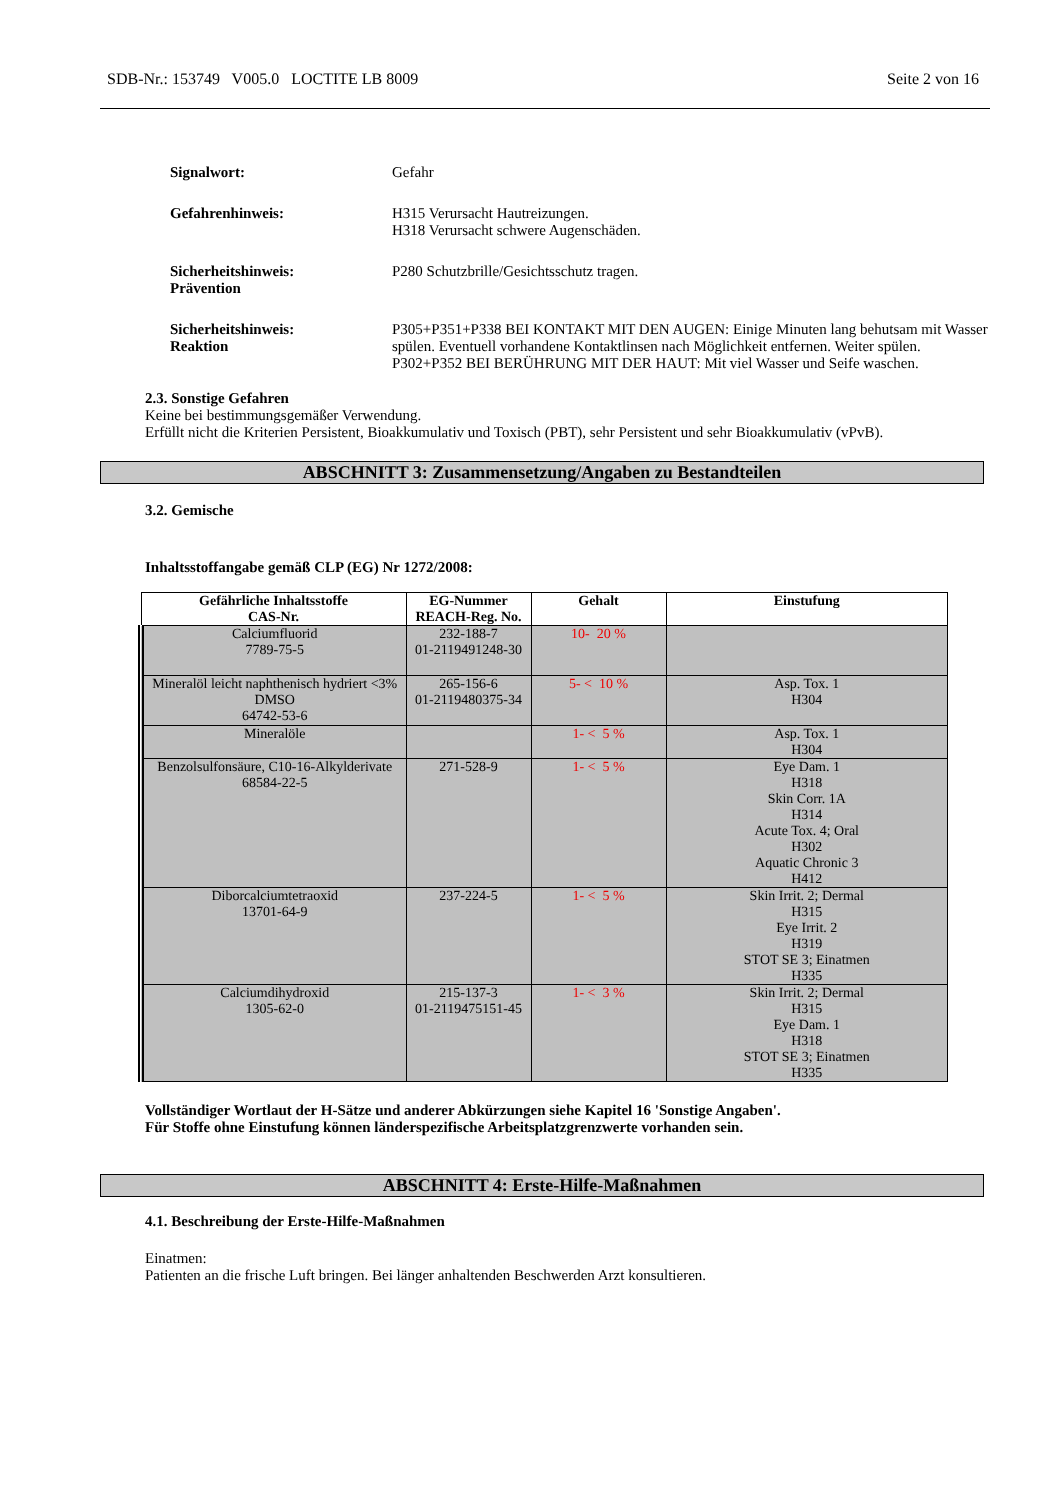SDB-Nr.: 153749 V005.0 LOCTITE LB 8009 Seite 2 von 16
Signalwort: Gefahr
Gefahrenhinweis: H315 Verursacht Hautreizungen.
H318 Verursacht schwere Augenschäden.
Sicherheitshinweis:
Prävention
P280 Schutzbrille/Gesichtsschutz tragen.
Sicherheitshinweis:
Reaktion
P305+P351+P338 BEI KONTAKT MIT DEN AUGEN: Einige Minuten lang behutsam mit Wasser spülen. Eventuell vorhandene Kontaktlinsen nach Möglichkeit entfernen. Weiter spülen.
P302+P352 BEI BERÜHRUNG MIT DER HAUT: Mit viel Wasser und Seife waschen.
2.3. Sonstige Gefahren
Keine bei bestimmungsgemäßer Verwendung.
Erfüllt nicht die Kriterien Persistent, Bioakkumulativ und Toxisch (PBT), sehr Persistent und sehr Bioakkumulativ (vPvB).
ABSCHNITT 3: Zusammensetzung/Angaben zu Bestandteilen
3.2. Gemische
Inhaltsstoffangabe gemäß CLP (EG) Nr 1272/2008:
| Gefährliche Inhaltsstoffe CAS-Nr. | EG-Nummer REACH-Reg. No. | Gehalt | Einstufung |
| --- | --- | --- | --- |
| Calciumfluorid 7789-75-5 | 232-188-7 01-2119491248-30 | 10- 20 % | |
| Mineralöl leicht naphthenisch hydriert <3% DMSO 64742-53-6 | 265-156-6 01-2119480375-34 | 5- < 10 % | Asp. Tox. 1 H304 |
| Mineralöle | | 1- < 5 % | Asp. Tox. 1 H304 |
| Benzolsulfonsäure, C10-16-Alkylderivate 68584-22-5 | 271-528-9 | 1- < 5 % | Eye Dam. 1 H318 Skin Corr. 1A H314 Acute Tox. 4; Oral H302 Aquatic Chronic 3 H412 |
| Diborcalciumtetraoxid 13701-64-9 | 237-224-5 | 1- < 5 % | Skin Irrit. 2; Dermal H315 Eye Irrit. 2 H319 STOT SE 3; Einatmen H335 |
| Calciumdihydroxid 1305-62-0 | 215-137-3 01-2119475151-45 | 1- < 3 % | Skin Irrit. 2; Dermal H315 Eye Dam. 1 H318 STOT SE 3; Einatmen H335 |
Vollständiger Wortlaut der H-Sätze und anderer Abkürzungen siehe Kapitel 16 'Sonstige Angaben'.
Für Stoffe ohne Einstufung können länderspezifische Arbeitsplatzgrenzwerte vorhanden sein.
ABSCHNITT 4: Erste-Hilfe-Maßnahmen
4.1. Beschreibung der Erste-Hilfe-Maßnahmen
Einatmen:
Patienten an die frische Luft bringen. Bei länger anhaltenden Beschwerden Arzt konsultieren.